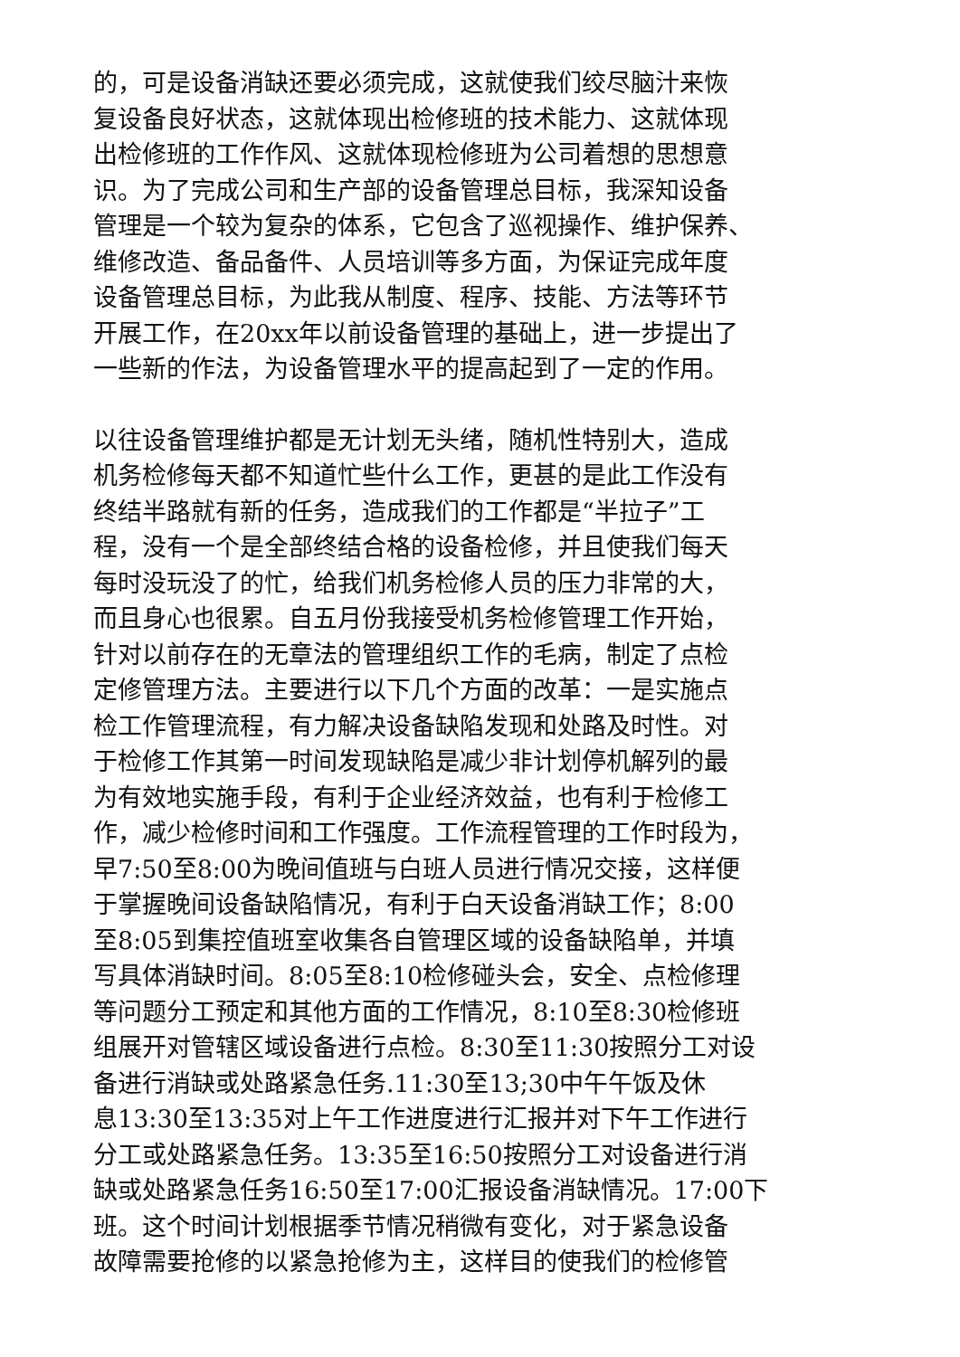的，可是设备消缺还要必须完成，这就使我们绞尽脑汁来恢
复设备良好状态，这就体现出检修班的技术能力、这就体现
出检修班的工作作风、这就体现检修班为公司着想的思想意
识。为了完成公司和生产部的设备管理总目标，我深知设备
管理是一个较为复杂的体系，它包含了巡视操作、维护保养、
维修改造、备品备件、人员培训等多方面，为保证完成年度
设备管理总目标，为此我从制度、程序、技能、方法等环节
开展工作，在20xx年以前设备管理的基础上，进一步提出了
一些新的作法，为设备管理水平的提高起到了一定的作用。
以往设备管理维护都是无计划无头绪，随机性特别大，造成
机务检修每天都不知道忙些什么工作，更甚的是此工作没有
终结半路就有新的任务，造成我们的工作都是“半拉子”工
程，没有一个是全部终结合格的设备检修，并且使我们每天
每时没玩没了的忙，给我们机务检修人员的压力非常的大，
而且身心也很累。自五月份我接受机务检修管理工作开始，
针对以前存在的无章法的管理组织工作的毛病，制定了点检
定修管理方法。主要进行以下几个方面的改革：一是实施点
检工作管理流程，有力解决设备缺陷发现和处路及时性。对
于检修工作其第一时间发现缺陷是减少非计划停机解列的最
为有效地实施手段，有利于企业经济效益，也有利于检修工
作，减少检修时间和工作强度。工作流程管理的工作时段为，
早7:50至8:00为晚间值班与白班人员进行情况交接，这样便
于掌握晚间设备缺陷情况，有利于白天设备消缺工作；8:00
至8:05到集控值班室收集各自管理区域的设备缺陷单，并填
写具体消缺时间。8:05至8:10检修碰头会，安全、点检修理
等问题分工预定和其他方面的工作情况，8:10至8:30检修班
组展开对管辖区域设备进行点检。8:30至11:30按照分工对设
备进行消缺或处路紧急任务.11:30至13;30中午午饭及休
息13:30至13:35对上午工作进度进行汇报并对下午工作进行
分工或处路紧急任务。13:35至16:50按照分工对设备进行消
缺或处路紧急任务16:50至17:00汇报设备消缺情况。17:00下
班。这个时间计划根据季节情况稍微有变化，对于紧急设备
故障需要抢修的以紧急抢修为主，这样目的使我们的检修管